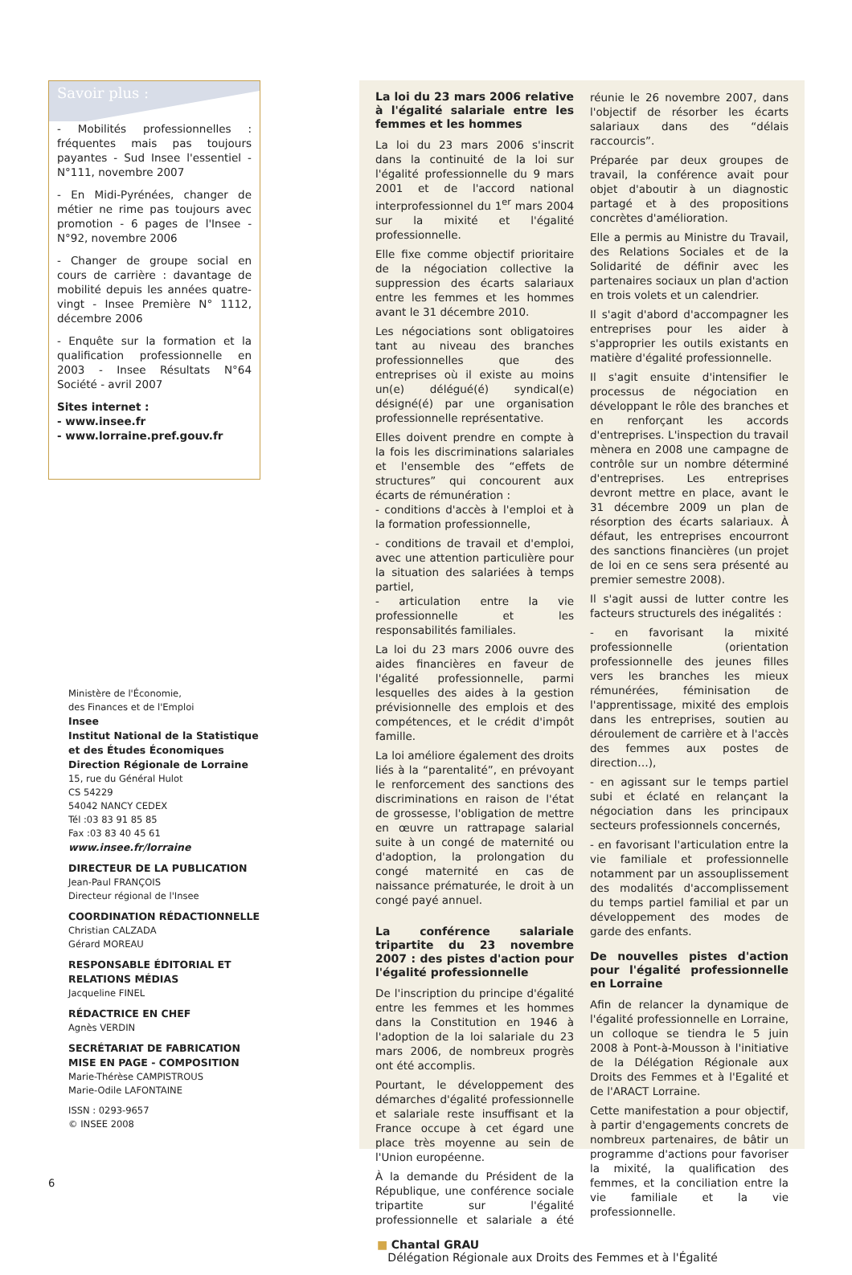Savoir plus :
- Mobilités professionnelles : fréquentes mais pas toujours payantes - Sud Insee l'essentiel - N°111, novembre 2007
- En Midi-Pyrénées, changer de métier ne rime pas toujours avec promotion - 6 pages de l'Insee - N°92, novembre 2006
- Changer de groupe social en cours de carrière : davantage de mobilité depuis les années quatre-vingt - Insee Première N° 1112, décembre 2006
- Enquête sur la formation et la qualification professionnelle en 2003 - Insee Résultats N°64 Société - avril 2007
Sites internet :
- www.insee.fr
- www.lorraine.pref.gouv.fr
Ministère de l'Économie,
des Finances et de l'Emploi
Insee
Institut National de la Statistique et des Études Économiques
Direction Régionale de Lorraine
15, rue du Général Hulot
CS 54229
54042 NANCY CEDEX
Tél :03 83 91 85 85
Fax :03 83 40 45 61
www.insee.fr/lorraine
DIRECTEUR DE LA PUBLICATION
Jean-Paul FRANÇOIS
Directeur régional de l'Insee
COORDINATION RÉDACTIONNELLE
Christian CALZADA
Gérard MOREAU
RESPONSABLE ÉDITORIAL ET RELATIONS MÉDIAS
Jacqueline FINEL
RÉDACTRICE EN CHEF
Agnès VERDIN
SECRÉTARIAT DE FABRICATION MISE EN PAGE - COMPOSITION
Marie-Thérèse CAMPISTROUS
Marie-Odile LAFONTAINE
ISSN : 0293-9657
© INSEE 2008
La loi du 23 mars 2006 relative à l'égalité salariale entre les femmes et les hommes
La loi du 23 mars 2006 s'inscrit dans la continuité de la loi sur l'égalité professionnelle du 9 mars 2001 et de l'accord national interprofessionnel du 1<sup>er</sup> mars 2004 sur la mixité et l'égalité professionnelle.
Elle fixe comme objectif prioritaire de la négociation collective la suppression des écarts salariaux entre les femmes et les hommes avant le 31 décembre 2010.
Les négociations sont obligatoires tant au niveau des branches professionnelles que des entreprises où il existe au moins un(e) délégué(é) syndical(e) désigné(é) par une organisation professionnelle représentative.
Elles doivent prendre en compte à la fois les discriminations salariales et l'ensemble des “effets de structures” qui concourent aux écarts de rémunération :
- conditions d'accès à l'emploi et à la formation professionnelle,
- conditions de travail et d'emploi, avec une attention particulière pour la situation des salariées à temps partiel,
- articulation entre la vie professionnelle et les responsabilités familiales.
La loi du 23 mars 2006 ouvre des aides financières en faveur de l'égalité professionnelle, parmi lesquelles des aides à la gestion prévisionnelle des emplois et des compétences, et le crédit d'impôt famille.
La loi améliore également des droits liés à la “parentalité”, en prévoyant le renforcement des sanctions des discriminations en raison de l'état de grossesse, l'obligation de mettre en œuvre un rattrapage salarial suite à un congé de maternité ou d'adoption, la prolongation du congé maternité en cas de naissance prématurée, le droit à un congé payé annuel.
La conférence salariale tripartite du 23 novembre 2007 : des pistes d'action pour l'égalité professionnelle
De l'inscription du principe d'égalité entre les femmes et les hommes dans la Constitution en 1946 à l'adoption de la loi salariale du 23 mars 2006, de nombreux progrès ont été accomplis.
Pourtant, le développement des démarches d'égalité professionnelle et salariale reste insuffisant et la France occupe à cet égard une place très moyenne au sein de l'Union européenne.
À la demande du Président de la République, une conférence sociale tripartite sur l'égalité professionnelle et salariale a été réunie le 26 novembre 2007, dans l'objectif de résorber les écarts salariaux dans des “délais raccourcis”.
Préparée par deux groupes de travail, la conférence avait pour objet d'aboutir à un diagnostic partagé et à des propositions concrètes d'amélioration.
Elle a permis au Ministre du Travail, des Relations Sociales et de la Solidarité de définir avec les partenaires sociaux un plan d'action en trois volets et un calendrier.
Il s'agit d'abord d'accompagner les entreprises pour les aider à s'approprier les outils existants en matière d'égalité professionnelle.
Il s'agit ensuite d'intensifier le processus de négociation en développant le rôle des branches et en renforçant les accords d'entreprises. L'inspection du travail mènera en 2008 une campagne de contrôle sur un nombre déterminé d'entreprises. Les entreprises devront mettre en place, avant le 31 décembre 2009 un plan de résorption des écarts salariaux. À défaut, les entreprises encourront des sanctions financières (un projet de loi en ce sens sera présenté au premier semestre 2008).
Il s'agit aussi de lutter contre les facteurs structurels des inégalités :
- en favorisant la mixité professionnelle (orientation professionnelle des jeunes filles vers les branches les mieux rémunérées, féminisation de l'apprentissage, mixité des emplois dans les entreprises, soutien au déroulement de carrière et à l'accès des femmes aux postes de direction…),
- en agissant sur le temps partiel subi et éclaté en relançant la négociation dans les principaux secteurs professionnels concernés,
- en favorisant l'articulation entre la vie familiale et professionnelle notamment par un assouplissement des modalités d'accomplissement du temps partiel familial et par un développement des modes de garde des enfants.
De nouvelles pistes d'action pour l'égalité professionnelle en Lorraine
Afin de relancer la dynamique de l'égalité professionnelle en Lorraine, un colloque se tiendra le 5 juin 2008 à Pont-à-Mousson à l'initiative de la Délégation Régionale aux Droits des Femmes et à l'Egalité et de l'ARACT Lorraine.
Cette manifestation a pour objectif, à partir d'engagements concrets de nombreux partenaires, de bâtir un programme d'actions pour favoriser la mixité, la qualification des femmes, et la conciliation entre la vie familiale et la vie professionnelle.
■ Chantal GRAU
Délégation Régionale aux Droits des Femmes et à l'Égalité
6